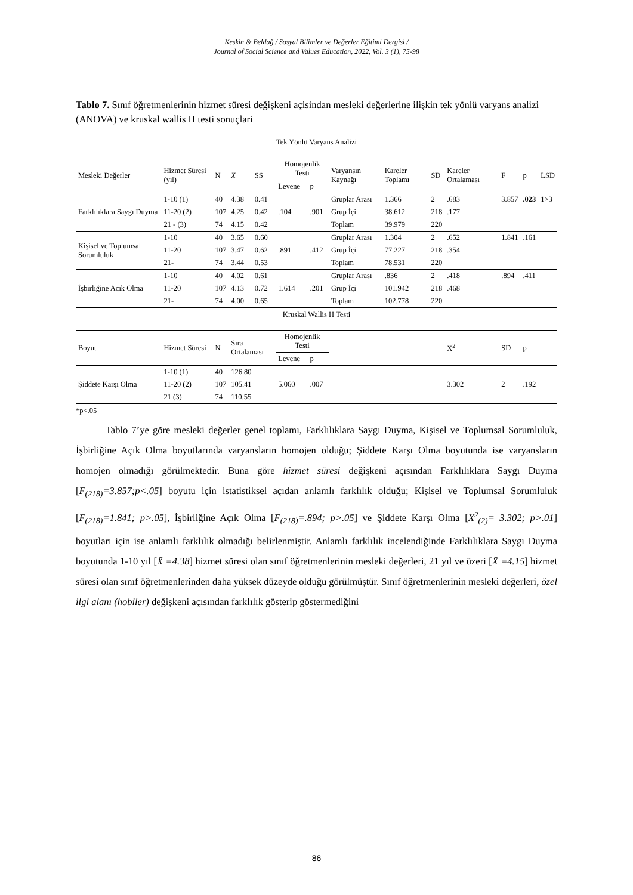Keskin & Beldağ / Sosyal Bilimler ve Değerler Eğitimi Dergisi /
Journal of Social Science and Values Education, 2022, Vol. 3 (1), 75-98
Tablo 7. Sınıf öğretmenlerinin hizmet süresi değişkeni açisindan mesleki değerlerine ilişkin tek yönlü varyans analizi (ANOVA) ve kruskal wallis H testi sonuçlari
| Tek Yönlü Varyans Analizi | | | | | | | | | | | | | |
| Mesleki Değerler | Hizmet Süresi (yıl) | N | X̄ | SS | Homojenlik Testi | | Varyansın Kaynağı | Kareler Toplamı | SD | Kareler Ortalaması | F | p | LSD |
| | | | | | Levene | p | | | | | | | |
| Farklılıklara Saygı Duyma | 1-10 (1) | 40 | 4.38 | 0.41 | .104 | .901 | Gruplar Arası | 1.366 | 2 | .683 | 3.857 | .023 | 1>3 |
| | 11-20 (2) | 107 | 4.25 | 0.42 | | | Grup İçi | 38.612 | 218 | .177 | | | |
| | 21 - (3) | 74 | 4.15 | 0.42 | | | Toplam | 39.979 | 220 | | | | |
| Kişisel ve Toplumsal Sorumluluk | 1-10 | 40 | 3.65 | 0.60 | .891 | .412 | Gruplar Arası | 1.304 | 2 | .652 | 1.841 | .161 | |
| | 11-20 | 107 | 3.47 | 0.62 | | | Grup İçi | 77.227 | 218 | .354 | | | |
| | 21- | 74 | 3.44 | 0.53 | | | Toplam | 78.531 | 220 | | | | |
| İşbirliğine Açık Olma | 1-10 | 40 | 4.02 | 0.61 | 1.614 | .201 | Gruplar Arası | .836 | 2 | .418 | .894 | .411 | |
| | 11-20 | 107 | 4.13 | 0.72 | | | Grup İçi | 101.942 | 218 | .468 | | | |
| | 21- | 74 | 4.00 | 0.65 | | | Toplam | 102.778 | 220 | | | | |
| Kruskal Wallis H Testi | | | | | | | | | | | | | |
| Boyut | Hizmet Süresi | N | Sıra Ortalaması | | Homojenlik Testi | | | | | X<sup>2</sup> | SD | p | |
| | | | | | Levene | p | | | | | | | |
| Şiddete Karşı Olma | 1-10 (1) | 40 | 126.80 | | 5.060 | .007 | | | | 3.302 | 2 | .192 | |
| | 11-20 (2) | 107 | 105.41 | | | | | | | | | | |
| | 21 (3) | 74 | 110.55 | | | | | | | | | | |
*p<.05
Tablo 7’ye göre mesleki değerler genel toplamı, Farklılıklara Saygı Duyma, Kişisel ve Toplumsal Sorumluluk, İşbirliğine Açık Olma boyutlarında varyansların homojen olduğu; Şiddete Karşı Olma boyutunda ise varyansların homojen olmadığı görülmektedir. Buna göre hizmet süresi değişkeni açısından Farklılıklara Saygı Duyma [F<sub>(218)</sub>=3.857;p<.05] boyutu için istatistiksel açıdan anlamlı farklılık olduğu; Kişisel ve Toplumsal Sorumluluk [F<sub>(218)</sub>=1.841; p>.05], İşbirliğine Açık Olma [F<sub>(218)</sub>=.894; p>.05] ve Şiddete Karşı Olma [X<sup>2</sup><sub>(2)</sub>= 3.302; p>.01] boyutları için ise anlamlı farklılık olmadığı belirlenmiştir. Anlamlı farklılık incelendiğinde Farklılıklara Saygı Duyma boyutunda 1-10 yıl [X̄ =4.38] hizmet süresi olan sınıf öğretmenlerinin mesleki değerleri, 21 yıl ve üzeri [X̄ =4.15] hizmet süresi olan sınıf öğretmenlerinden daha yüksek düzeyde olduğu görülmüştür. Sınıf öğretmenlerinin mesleki değerleri, özel ilgi alanı (hobiler) değişkeni açısından farklılık gösterip göstermediğini
86